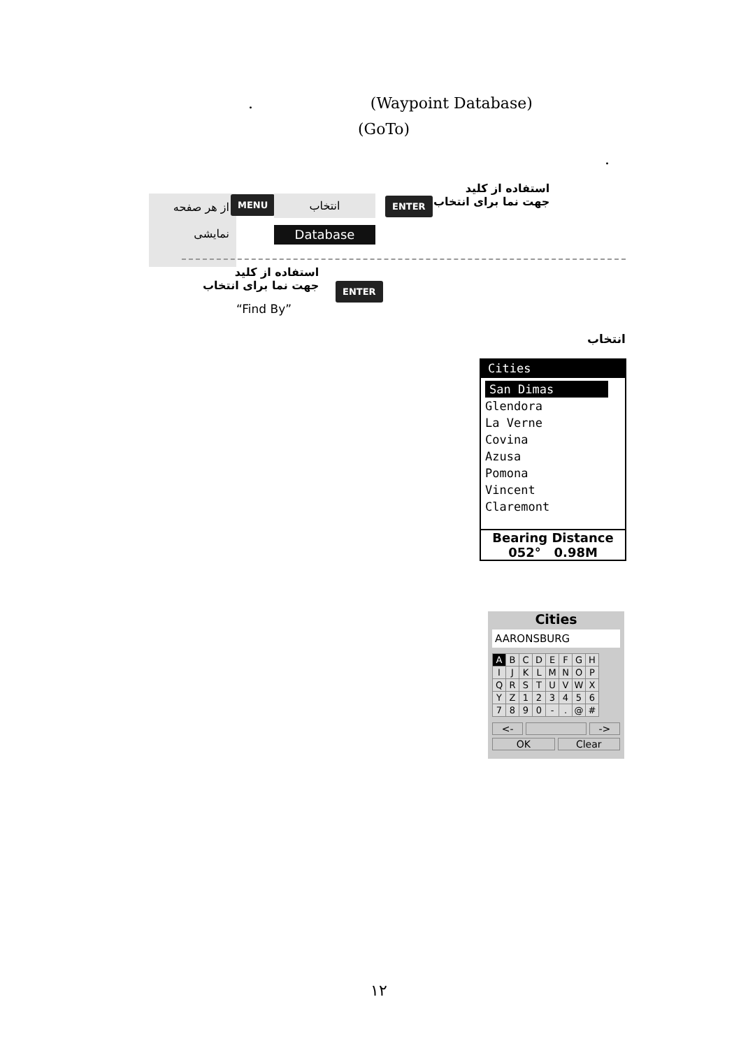. (Waypoint Database)
(GoTo)
.
از هر صفحه
نمایشی
MENU انتخاب
Database
ENTER
استفاده از کلید
جهت نما برای انتخاب
استفاده از کلید
جهت نما برای انتخاب
ENTER
“Find By”
انتخاب
Cities
San Dimas
Glendora
La Verne
Covina
Azusa
Pomona
Vincent
Claremont
Bearing Distance
052° 0.98M
Cities
AARONSBURG
| A | B | C | D | E | F | G | H |
| I | J | K | L | M | N | O | P |
| Q | R | S | T | U | V | W | X |
| Y | Z | 1 | 2 | 3 | 4 | 5 | 6 |
| 7 | 8 | 9 | 0 | - | . | @ | # |
<- ->
OK Clear
١٢